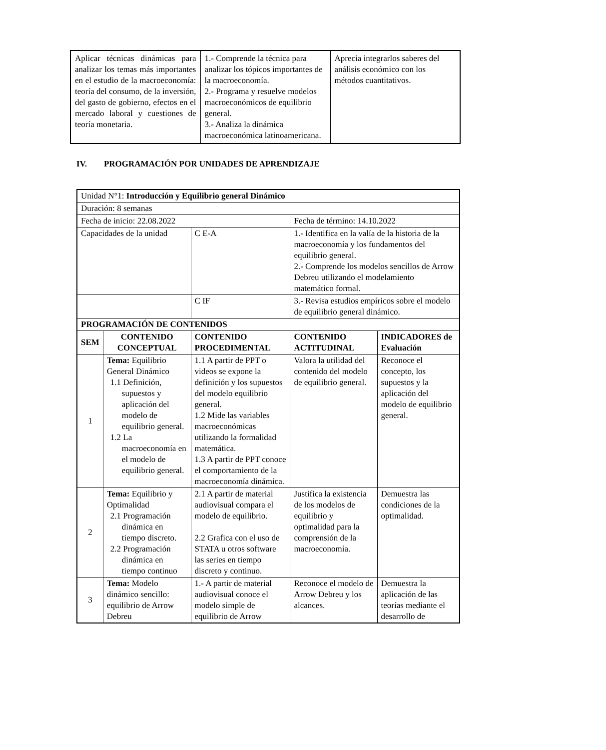| Aplicar técnicas dinámicas para analizar los temas más importantes en el estudio de la macroeconomía: teoría del consumo, de la inversión, del gasto de gobierno, efectos en el mercado laboral y cuestiones de teoría monetaria. | 1.- Comprende la técnica para analizar los tópicos importantes de la macroeconomía. 2.- Programa y resuelve modelos macroeconómicos de equilibrio general. 3.- Analiza la dinámica macroeconómica latinoamericana. | Aprecia integrarlos saberes del análisis económico con los métodos cuantitativos. |
IV. PROGRAMACIÓN POR UNIDADES DE APRENDIZAJE
| Unidad N°1: Introducción y Equilibrio general Dinámico | | | | | |
| Duración: 8 semanas | | | | | |
| Fecha de inicio: 22.08.2022 | | | | Fecha de término: 14.10.2022 | |
| Capacidades de la unidad | | C E-A | 1.- Identifica en la valía de la historia de la macroeconomía y los fundamentos del equilibrio general. 2.- Comprende los modelos sencillos de Arrow Debreu utilizando el modelamiento matemático formal. | | |
| | | C IF | 3.- Revisa estudios empíricos sobre el modelo de equilibrio general dinámico. | | |
| PROGRAMACIÓN DE CONTENIDOS | | | | | |
| SEM | CONTENIDO CONCEPTUAL | CONTENIDO PROCEDIMENTAL | | CONTENIDO ACTITUDINAL | INDICADORES de Evaluación |
| 1 | Tema: Equilibrio General Dinámico 1.1 Definición, supuestos y aplicación del modelo de equilibrio general. 1.2 La macroeconomía en el modelo de equilibrio general. | 1.1 A partir de PPT o videos se expone la definición y los supuestos del modelo equilibrio general. 1.2 Mide las variables macroeconómicas utilizando la formalidad matemática. 1.3 A partir de PPT conoce el comportamiento de la macroeconomía dinámica. | | Valora la utilidad del contenido del modelo de equilibrio general. | Reconoce el concepto, los supuestos y la aplicación del modelo de equilibrio general. |
| 2 | Tema: Equilibrio y Optimalidad 2.1 Programación dinámica en tiempo discreto. 2.2 Programación dinámica en tiempo continuo | 2.1 A partir de material audiovisual compara el modelo de equilibrio. 2.2 Grafica con el uso de STATA u otros software las series en tiempo discreto y continuo. | | Justifica la existencia de los modelos de equilibrio y optimalidad para la comprensión de la macroeconomía. | Demuestra las condiciones de la optimalidad. |
| 3 | Tema: Modelo dinámico sencillo: equilibrio de Arrow Debreu | 1.- A partir de material audiovisual conoce el modelo simple de equilibrio de Arrow | | Reconoce el modelo de Arrow Debreu y los alcances. | Demuestra la aplicación de las teorías mediante el desarrollo de |